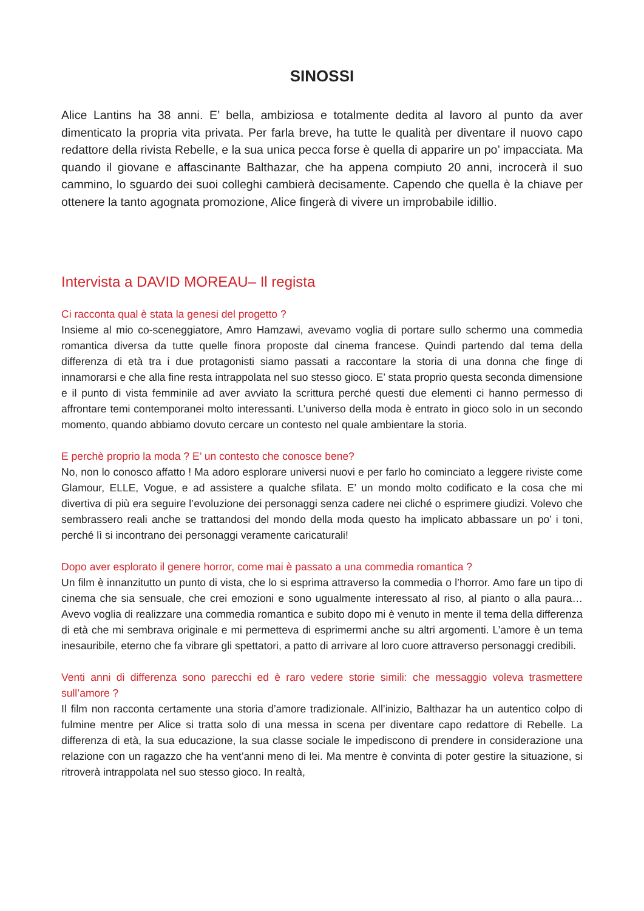SINOSSI
Alice Lantins ha 38 anni. E’ bella, ambiziosa e totalmente dedita al lavoro al punto da aver dimenticato la propria vita privata. Per farla breve, ha tutte le qualità per diventare il nuovo capo redattore della rivista Rebelle, e la sua unica pecca forse è quella di apparire un po’ impacciata. Ma quando il giovane e affascinante Balthazar, che ha appena compiuto 20 anni, incrocerà il suo cammino, lo sguardo dei suoi colleghi cambierà decisamente. Capendo che quella è la chiave per ottenere la tanto agognata promozione, Alice fingerà di vivere un improbabile idillio.
Intervista a DAVID MOREAU– Il regista
Ci racconta qual è stata la genesi del progetto ?
Insieme al mio co-sceneggiatore, Amro Hamzawi, avevamo voglia di portare sullo schermo una commedia romantica diversa da tutte quelle finora proposte dal cinema francese. Quindi partendo dal tema della differenza di età tra i due protagonisti siamo passati a raccontare la storia di una donna che finge di innamorarsi e che alla fine resta intrappolata nel suo stesso gioco. E’ stata proprio questa seconda dimensione e il punto di vista femminile ad aver avviato la scrittura perché questi due elementi ci hanno permesso di affrontare temi contemporanei molto interessanti. L’universo della moda è entrato in gioco solo in un secondo momento, quando abbiamo dovuto cercare un contesto nel quale ambientare la storia.
E perchè proprio la moda ? E’ un contesto che conosce bene?
No, non lo conosco affatto ! Ma adoro esplorare universi nuovi e per farlo ho cominciato a leggere riviste come Glamour, ELLE, Vogue, e ad assistere a qualche sfilata. E’ un mondo molto codificato e la cosa che mi divertiva di più era seguire l’evoluzione dei personaggi senza cadere nei cliché o esprimere giudizi. Volevo che sembrassero reali anche se trattandosi del mondo della moda questo ha implicato abbassare un po’ i toni, perché lì si incontrano dei personaggi veramente caricaturali!
Dopo aver esplorato il genere horror, come mai è passato a una commedia romantica ?
Un film è innanzitutto un punto di vista, che lo si esprima attraverso la commedia o l’horror. Amo fare un tipo di cinema che sia sensuale, che crei emozioni e sono ugualmente interessato al riso, al pianto o alla paura… Avevo voglia di realizzare una commedia romantica e subito dopo mi è venuto in mente il tema della differenza di età che mi sembrava originale e mi permetteva di esprimermi anche su altri argomenti. L’amore è un tema inesauribile, eterno che fa vibrare gli spettatori, a patto di arrivare al loro cuore attraverso personaggi credibili.
Venti anni di differenza sono parecchi ed è raro vedere storie simili: che messaggio voleva trasmettere sull’amore ?
Il film non racconta certamente una storia d’amore tradizionale. All’inizio, Balthazar ha un autentico colpo di fulmine mentre per Alice si tratta solo di una messa in scena per diventare capo redattore di Rebelle. La differenza di età, la sua educazione, la sua classe sociale le impediscono di prendere in considerazione una relazione con un ragazzo che ha vent’anni meno di lei. Ma mentre è convinta di poter gestire la situazione, si ritroverà intrappolata nel suo stesso gioco. In realtà,